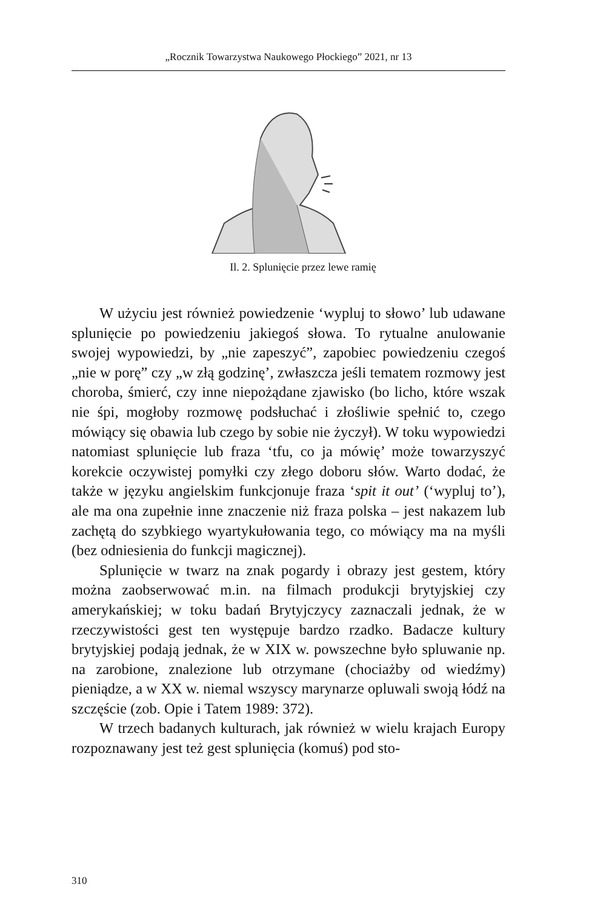„Rocznik Towarzystwa Naukowego Płockiego” 2021, nr 13
Il. 2. Splunięcie przez lewe ramię
W użyciu jest również powiedzenie ‘wypluj to słowo’ lub udawane splunięcie po powiedzeniu jakiegoś słowa. To rytualne anulowanie swojej wypowiedzi, by „nie zapeszyć”, zapobiec powiedzeniu czegoś „nie w porę” czy „w złą godzinę’, zwłaszcza jeśli tematem rozmowy jest choroba, śmierć, czy inne niepożądane zjawisko (bo licho, które wszak nie śpi, mogłoby rozmowę podsłuchać i złośliwie spełnić to, czego mówiący się obawia lub czego by sobie nie życzył). W toku wypowiedzi natomiast splunięcie lub fraza ‘tfu, co ja mówię’ może towarzyszyć korekcie oczywistej pomyłki czy złego doboru słów. Warto dodać, że także w języku angielskim funkcjonuje fraza ‘spit it out’ (‘wypluj to’), ale ma ona zupełnie inne znaczenie niż fraza polska – jest nakazem lub zachętą do szybkiego wyartykułowania tego, co mówiący ma na myśli (bez odniesienia do funkcji magicznej).
Splunięcie w twarz na znak pogardy i obrazy jest gestem, który można zaobserwować m.in. na filmach produkcji brytyjskiej czy amerykańskiej; w toku badań Brytyjczycy zaznaczali jednak, że w rzeczywistości gest ten występuje bardzo rzadko. Badacze kultury brytyjskiej podają jednak, że w XIX w. powszechne było spluwanie np. na zarobione, znalezione lub otrzymane (chociażby od wiedźmy) pieniądze, a w XX w. niemal wszyscy marynarze opluwali swoją łódź na szczęście (zob. Opie i Tatem 1989: 372).
W trzech badanych kulturach, jak również w wielu krajach Europy rozpoznawany jest też gest splunięcia (komuś) pod sto-
310